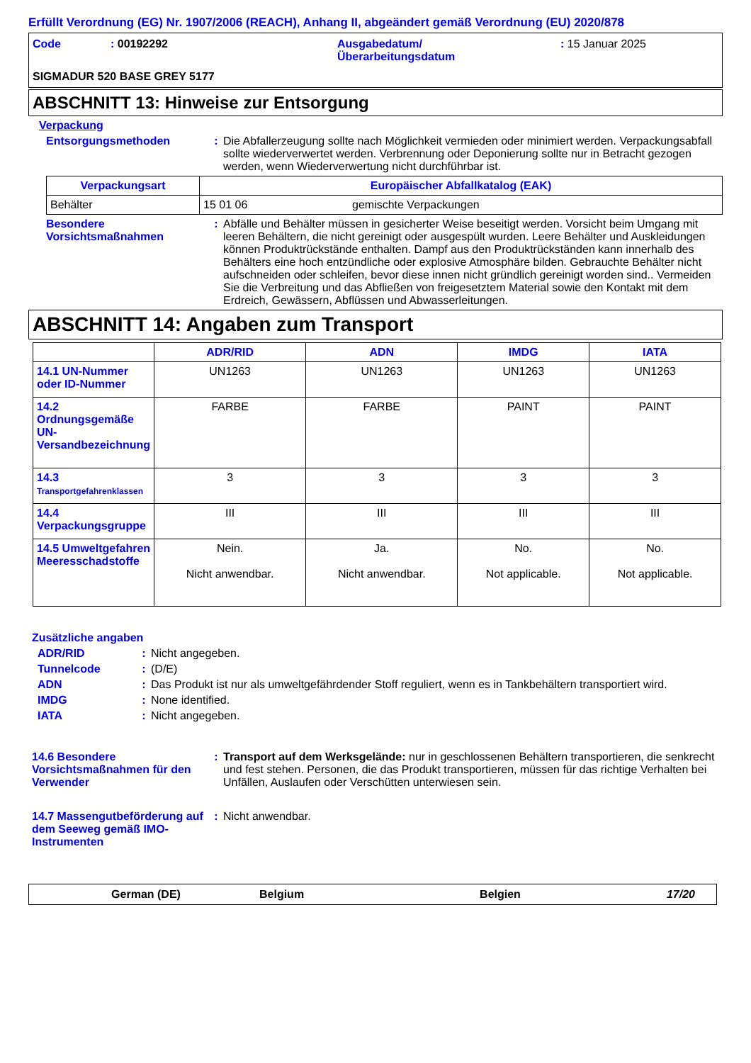Erfüllt Verordnung (EG) Nr. 1907/2006 (REACH), Anhang II, abgeändert gemäß Verordnung (EU) 2020/878
Code : 00192292 Ausgabedatum/
Überarbeitungsdatum
: 15 Januar 2025
SIGMADUR 520 BASE GREY 5177
ABSCHNITT 13: Hinweise zur Entsorgung
Verpackung
Entsorgungsmethoden : Die Abfallerzeugung sollte nach Möglichkeit vermieden oder minimiert werden. Verpackungsabfall sollte wiederverwertet werden. Verbrennung oder Deponierung sollte nur in Betracht gezogen werden, wenn Wiederverwertung nicht durchführbar ist.
| Verpackungsart | Europäischer Abfallkatalog (EAK) | |
| --- | --- | --- |
| Behälter | 15 01 06 | gemischte Verpackungen |
Besondere
Vorsichtsmaßnahmen
: Abfälle und Behälter müssen in gesicherter Weise beseitigt werden. Vorsicht beim Umgang mit leeren Behältern, die nicht gereinigt oder ausgespült wurden. Leere Behälter und Auskleidungen können Produktrückstände enthalten. Dampf aus den Produktrückständen kann innerhalb des Behälters eine hoch entzündliche oder explosive Atmosphäre bilden. Gebrauchte Behälter nicht aufschneiden oder schleifen, bevor diese innen nicht gründlich gereinigt worden sind.. Vermeiden Sie die Verbreitung und das Abfließen von freigesetztem Material sowie den Kontakt mit dem Erdreich, Gewässern, Abflüssen und Abwasserleitungen.
ABSCHNITT 14: Angaben zum Transport
| | ADR/RID | ADN | IMDG | IATA |
| 14.1 UN-Nummer oder ID-Nummer | UN1263 | UN1263 | UN1263 | UN1263 |
| 14.2 Ordnungsgemäße UN-Versandbezeichnung | FARBE | FARBE | PAINT | PAINT |
| 14.3 Transportgefahrenklassen | 3 | 3 | 3 | 3 |
| 14.4 Verpackungsgruppe | III | III | III | III |
| 14.5 Umweltgefahren Meeresschadstoffe | Nein. Nicht anwendbar. | Ja. Nicht anwendbar. | No. Not applicable. | No. Not applicable. |
Zusätzliche angaben
ADR/RID : Nicht angegeben.
Tunnelcode : (D/E)
ADN : Das Produkt ist nur als umweltgefährdender Stoff reguliert, wenn es in Tankbehältern transportiert wird.
IMDG : None identified.
IATA : Nicht angegeben.
14.6 Besondere Vorsichtsmaßnahmen für den Verwender
: Transport auf dem Werksgelände: nur in geschlossenen Behältern transportieren, die senkrecht und fest stehen. Personen, die das Produkt transportieren, müssen für das richtige Verhalten bei Unfällen, Auslaufen oder Verschütten unterwiesen sein.
14.7 Massengutbeförderung auf dem Seeweg gemäß IMO-Instrumenten
: Nicht anwendbar.
German (DE) Belgium Belgien 17/20